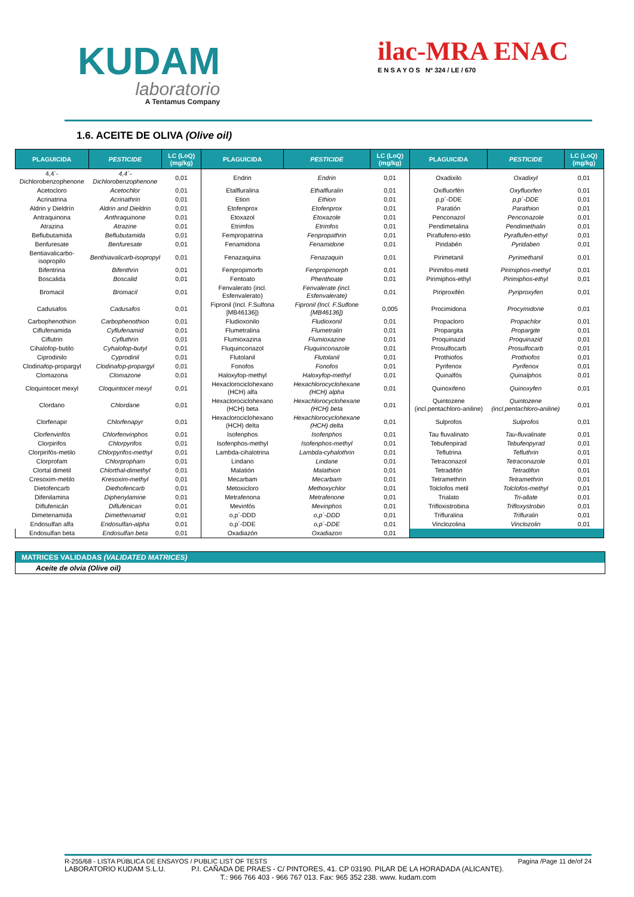KUDAM
laboratorio
A Tentamus Company
ilac-MRA ENAC
E N S A Y O S Nº 324 / LE / 670
1.6. ACEITE DE OLIVA (Olive oil)
| PLAGUICIDA | PESTICIDE | LC (LoQ) (mg/kg) | PLAGUICIDA | PESTICIDE | LC (LoQ) (mg/kg) | PLAGUICIDA | PESTICIDE | LC (LoQ) (mg/kg) |
| --- | --- | --- | --- | --- | --- | --- | --- | --- |
| 4,4´-Dichlorobenzophenone | 4,4´-Dichlorobenzophenone | 0,01 | Endrin | Endrin | 0,01 | Oxadixilo | Oxadixyl | 0,01 |
| Acetocloro | Acetochlor | 0,01 | Etalfluralina | Ethalfluralin | 0,01 | Oxifluorfén | Oxyfluorfen | 0,01 |
| Acrinatrina | Acrinathrin | 0,01 | Etion | Ethion | 0,01 | p,p´-DDE | p,p´-DDE | 0,01 |
| Aldrin y Dieldrín | Aldrin and Dieldrin | 0,01 | Etofenprox | Etofenprox | 0,01 | Paratión | Parathion | 0,01 |
| Antraquinona | Anthraquinone | 0,01 | Etoxazol | Etoxazole | 0,01 | Penconazol | Penconazole | 0,01 |
| Atrazina | Atrazine | 0,01 | Etrimfos | Etrimfos | 0,01 | Pendimetalina | Pendimethalin | 0,01 |
| Beflubutamida | Beflubutamida | 0,01 | Fempropatrina | Fenpropathrin | 0,01 | Piraflufeno-etilo | Pyraflufen-ethyl | 0,01 |
| Benfuresate | Benfuresate | 0,01 | Fenamidona | Fenamidone | 0,01 | Piridabén | Pyridaben | 0,01 |
| Bentiavalicarbo-isopropilo | Benthiavalicarb-isopropyl | 0,01 | Fenazaquina | Fenazaquin | 0,01 | Pirimetanil | Pyrimethanil | 0,01 |
| Bifentrina | Bifenthrin | 0,01 | Fenpropimorfo | Fenpropimorph | 0,01 | Pirimifos-metil | Pirimiphos-methyl | 0,01 |
| Boscalida | Boscalid | 0,01 | Fentoato | Phenthoate | 0,01 | Pirimiphos-ethyl | Pirimiphos-ethyl | 0,01 |
| Bromacil | Bromacil | 0,01 | Fenvalerato (incl. Esfenvalerato) | Fenvalerate (incl. Esfenvalerate) | 0,01 | Piriproxifén | Pyriproxyfen | 0,01 |
| Cadusafos | Cadusafos | 0,01 | Fipronil (Incl. F.Sulfona [MB46136]) | Fipronil (Incl. F.Sulfone [MB46136]) | 0,005 | Procimidona | Procymidone | 0,01 |
| Carbophenothion | Carbophenothion | 0,01 | Fludioxonilo | Fludioxonil | 0,01 | Propacloro | Propachlor | 0,01 |
| Ciflufenamida | Cyflufenamid | 0,01 | Flumetralina | Flumetralin | 0,01 | Propargita | Propargite | 0,01 |
| Ciflutrin | Cyfluthrin | 0,01 | Flumioxazina | Flumioxazine | 0,01 | Proquinazid | Proquinazid | 0,01 |
| Cihalofop-butilo | Cyhalofop-butyl | 0,01 | Fluquinconazol | Fluquinconazole | 0,01 | Prosulfocarb | Prosulfocarb | 0,01 |
| Ciprodinilo | Cyprodinil | 0,01 | Flutolanil | Flutolanil | 0,01 | Prothiofos | Prothiofos | 0,01 |
| Clodinafop-propargyl | Clodinafop-propargyl | 0,01 | Fonofos | Fonofos | 0,01 | Pyrifenox | Pyrifenox | 0,01 |
| Clomazona | Clomazone | 0,01 | Haloxyfop-methyl | Haloxyfop-methyl | 0,01 | Quinalfós | Quinalphos | 0,01 |
| Cloquintocet mexyl | Cloquintocet mexyl | 0,01 | Hexaclorociclohexano (HCH) alfa | Hexachlorocyclohexane (HCH) alpha | 0,01 | Quinoxifeno | Quinoxyfen | 0,01 |
| Clordano | Chlordane | 0,01 | Hexaclorociclohexano (HCH) beta | Hexachlorocyclohexane (HCH) beta | 0,01 | Quintozene (incl.pentachloro-aniline) | Quintozene (incl.pentachloro-aniline) | 0,01 |
| Clorfenapir | Chlorfenapyr | 0,01 | Hexaclorociclohexano (HCH) delta | Hexachlorocyclohexane (HCH) delta | 0,01 | Sulprofos | Sulprofos | 0,01 |
| Clorfenvinfós | Chlorfenvinphos | 0,01 | Isofenphos | Isofenphos | 0,01 | Tau fluvalinato | Tau-fluvalinate | 0,01 |
| Clorpirifos | Chlorpyrifos | 0,01 | Isofenphos-methyl | Isofenphos-methyl | 0,01 | Tebufenpirad | Tebufenpyrad | 0,01 |
| Clorpirifós-metilo | Chlorpyrifos-methyl | 0,01 | Lambda-cihalotrina | Lambda-cyhalothrin | 0,01 | Teflutrina | Tefluthrin | 0,01 |
| Clorprofam | Chlorpropham | 0,01 | Lindano | Lindane | 0,01 | Tetraconazol | Tetraconazole | 0,01 |
| Clortal dimetil | Chlorthal-dimethyl | 0,01 | Malatión | Malathion | 0,01 | Tetradifón | Tetradifon | 0,01 |
| Cresoxim-metilo | Kresoxim-methyl | 0,01 | Mecarbam | Mecarbam | 0,01 | Tetramethrin | Tetramethrin | 0,01 |
| Dietofencarb | Diethofencarb | 0,01 | Metoxicloro | Methoxychlor | 0,01 | Tolclofos metil | Tolclofos-methyl | 0,01 |
| Difenilamina | Diphenylamine | 0,01 | Metrafenona | Metrafenone | 0,01 | Trialato | Tri-allate | 0,01 |
| Diflufenicán | Diflufenican | 0,01 | Mevinfós | Mevinphos | 0,01 | Trifloxistrobina | Trifloxystrobin | 0,01 |
| Dimetenamida | Dimethenamid | 0,01 | o,p´-DDD | o,p´-DDD | 0,01 | Trifluralina | Trifluralin | 0,01 |
| Endosulfan alfa | Endosulfan-alpha | 0,01 | o,p´-DDE | o,p´-DDE | 0,01 | Vinclozolina | Vinclozolin | 0,01 |
| Endosulfan beta | Endosulfan beta | 0,01 | Oxadiazón | Oxadiazon | 0,01 | | | |
MATRICES VALIDADAS (VALIDATED MATRICES)
Aceite de olvia (Olive oil)
R-255/68 - LISTA PÚBLICA DE ENSAYOS / PUBLIC LIST OF TESTS Pagina /Page 11 de/of 24
LABORATORIO KUDAM S.L.U. P.I. CAÑADA DE PRAES - C/ PINTORES, 41. CP 03190. PILAR DE LA HORADADA (ALICANTE).
T.: 966 766 403 - 966 767 013. Fax: 965 352 238. www. kudam.com